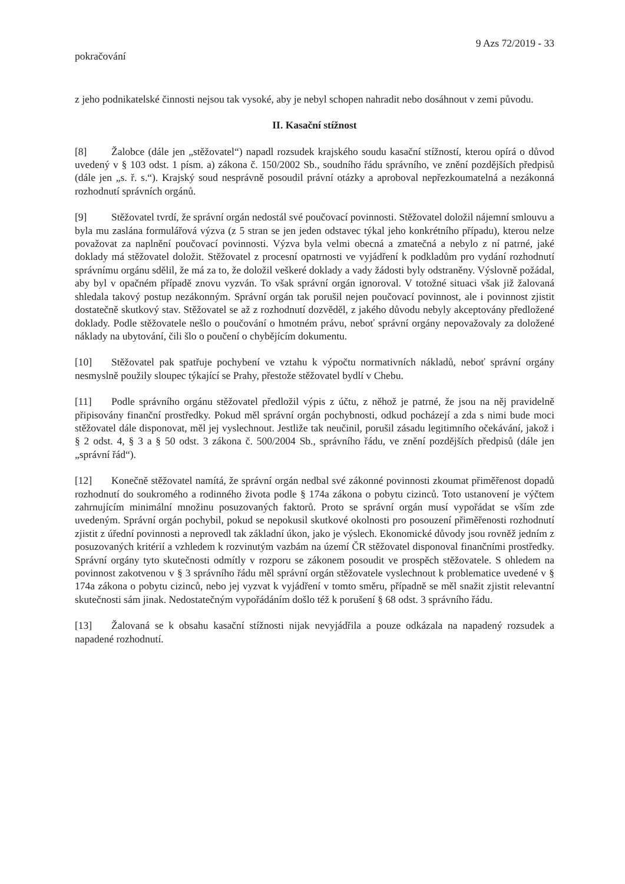9 Azs 72/2019 - 33
pokračování
z jeho podnikatelské činnosti nejsou tak vysoké, aby je nebyl schopen nahradit nebo dosáhnout v zemi původu.
II. Kasační stížnost
[8] Žalobce (dále jen „stěžovatel“) napadl rozsudek krajského soudu kasační stížností, kterou opírá o důvod uvedený v § 103 odst. 1 písm. a) zákona č. 150/2002 Sb., soudního řádu správního, ve znění pozdějších předpisů (dále jen „s. ř. s.“). Krajský soud nesprávně posoudil právní otázky a aproboval nepřezkoumatelná a nezákonná rozhodnutí správních orgánů.
[9] Stěžovatel tvrdí, že správní orgán nedostál své poučovací povinnosti. Stěžovatel doložil nájemní smlouvu a byla mu zaslána formulářová výzva (z 5 stran se jen jeden odstavec týkal jeho konkrétního případu), kterou nelze považovat za naplnění poučovací povinnosti. Výzva byla velmi obecná a zmatečná a nebylo z ní patrné, jaké doklady má stěžovatel doložit. Stěžovatel z procesní opatrnosti ve vyjádření k podkladům pro vydání rozhodnutí správnímu orgánu sdělil, že má za to, že doložil veškeré doklady a vady žádosti byly odstraněny. Výslovně požádal, aby byl v opačném případě znovu vyzván. To však správní orgán ignoroval. V totožné situaci však již žalovaná shledala takový postup nezákonným. Správní orgán tak porušil nejen poučovací povinnost, ale i povinnost zjistit dostatečně skutkový stav. Stěžovatel se až z rozhodnutí dozvěděl, z jakého důvodu nebyly akceptovány předložené doklady. Podle stěžovatele nešlo o poučování o hmotném právu, neboť správní orgány nepovažovaly za doložené náklady na ubytování, čili šlo o poučení o chybějícím dokumentu.
[10] Stěžovatel pak spatřuje pochybení ve vztahu k výpočtu normativních nákladů, neboť správní orgány nesmyslně použily sloupec týkající se Prahy, přestože stěžovatel bydlí v Chebu.
[11] Podle správního orgánu stěžovatel předložil výpis z účtu, z něhož je patrné, že jsou na něj pravidelně připisovány finanční prostředky. Pokud měl správní orgán pochybnosti, odkud pocházejí a zda s nimi bude moci stěžovatel dále disponovat, měl jej vyslechnout. Jestliže tak neučinil, porušil zásadu legitimního očekávání, jakož i § 2 odst. 4, § 3 a § 50 odst. 3 zákona č. 500/2004 Sb., správního řádu, ve znění pozdějších předpisů (dále jen „správní řád“).
[12] Konečně stěžovatel namítá, že správní orgán nedbal své zákonné povinnosti zkoumat přiměřenost dopadů rozhodnutí do soukromého a rodinného života podle § 174a zákona o pobytu cizinců. Toto ustanovení je výčtem zahrnujícím minimální množinu posuzovaných faktorů. Proto se správní orgán musí vypořádat se vším zde uvedeným. Správní orgán pochybil, pokud se nepokusil skutkové okolnosti pro posouzení přiměřenosti rozhodnutí zjistit z úřední povinnosti a neprovedl tak základní úkon, jako je výslech. Ekonomické důvody jsou rovněž jedním z posuzovaných kritérií a vzhledem k rozvinutým vazbám na území ČR stěžovatel disponoval finančními prostředky. Správní orgány tyto skutečnosti odmítly v rozporu se zákonem posoudit ve prospěch stěžovatele. S ohledem na povinnost zakotvenou v § 3 správního řádu měl správní orgán stěžovatele vyslechnout k problematice uvedené v § 174a zákona o pobytu cizinců, nebo jej vyzvat k vyjádření v tomto směru, případně se měl snažit zjistit relevantní skutečnosti sám jinak. Nedostatečným vypořádáním došlo též k porušení § 68 odst. 3 správního řádu.
[13] Žalovaná se k obsahu kasační stížnosti nijak nevyjádřila a pouze odkázala na napadený rozsudek a napadené rozhodnutí.